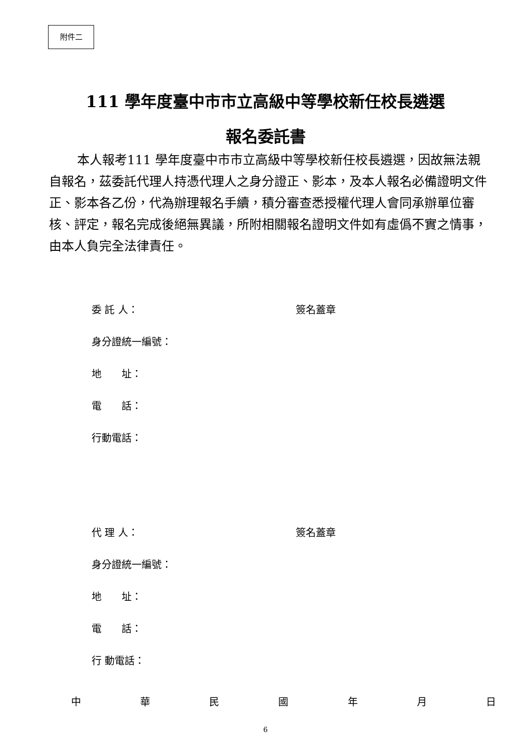附件二
111 學年度臺中市市立高級中等學校新任校長遴選
報名委託書
本人報考111 學年度臺中市市立高級中等學校新任校長遴選，因故無法親自報名，茲委託代理人持憑代理人之身分證正、影本，及本人報名必備證明文件正、影本各乙份，代為辦理報名手續，積分審查悉授權代理人會同承辦單位審核、評定，報名完成後絕無異議，所附相關報名證明文件如有虛僞不實之情事，由本人負完全法律責任。
委 託 人： 簽名蓋章
身分證統一編號：
地　　址：
電　　話：
行動電話：
代 理 人： 簽名蓋章
身分證統一編號：
地　　址：
電　　話：
行 動電話：
中華民國年月日
6